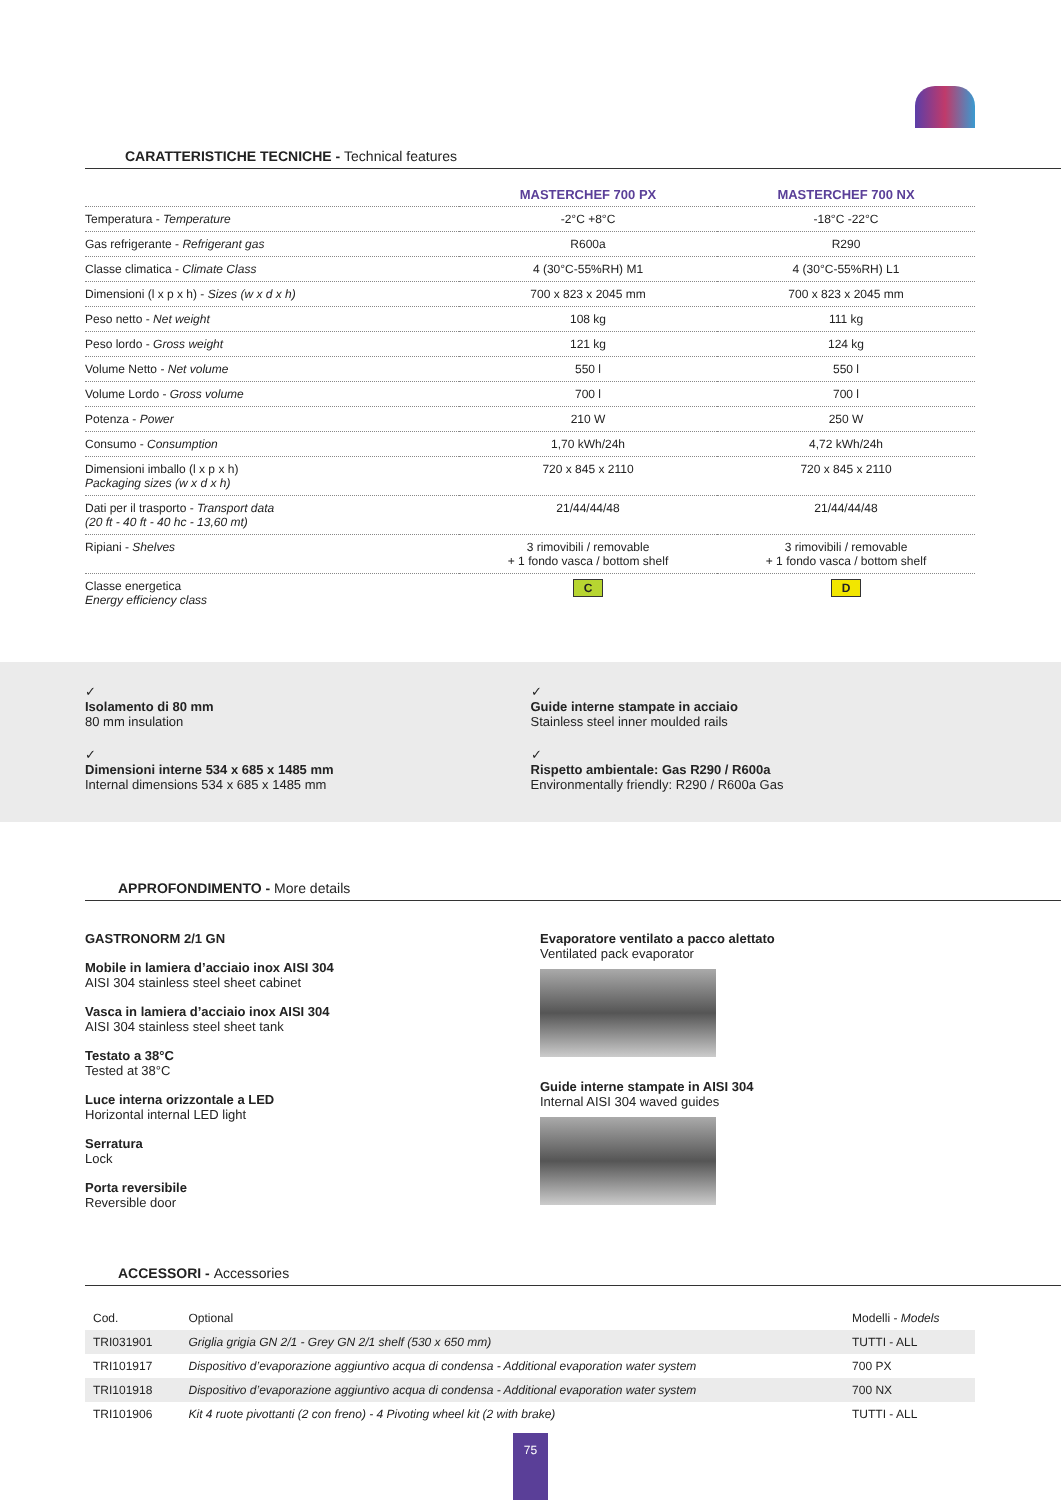CARATTERISTICHE TECNICHE - Technical features
| | MASTERCHEF 700 PX | MASTERCHEF 700 NX |
| --- | --- | --- |
| Temperatura - Temperature | -2°C +8°C | -18°C -22°C |
| Gas refrigerante - Refrigerant gas | R600a | R290 |
| Classe climatica - Climate Class | 4 (30°C-55%RH) M1 | 4 (30°C-55%RH) L1 |
| Dimensioni (l x p x h) - Sizes (w x d x h) | 700 x 823 x 2045 mm | 700 x 823 x 2045 mm |
| Peso netto - Net weight | 108 kg | 111 kg |
| Peso lordo - Gross weight | 121 kg | 124 kg |
| Volume Netto - Net volume | 550 l | 550 l |
| Volume Lordo - Gross volume | 700 l | 700 l |
| Potenza - Power | 210 W | 250 W |
| Consumo - Consumption | 1,70 kWh/24h | 4,72 kWh/24h |
| Dimensioni imballo (l x p x h) Packaging sizes (w x d x h) | 720 x 845 x 2110 | 720 x 845 x 2110 |
| Dati per il trasporto - Transport data (20 ft - 40 ft - 40 hc - 13,60 mt) | 21/44/44/48 | 21/44/44/48 |
| Ripiani - Shelves | 3 rimovibili / removable + 1 fondo vasca / bottom shelf | 3 rimovibili / removable + 1 fondo vasca / bottom shelf |
| Classe energetica Energy efficiency class | C | D |
✓
Isolamento di 80 mm
80 mm insulation
✓
Guide interne stampate in acciaio
Stainless steel inner moulded rails
✓
Dimensioni interne 534 x 685 x 1485 mm
Internal dimensions 534 x 685 x 1485 mm
✓
Rispetto ambientale: Gas R290 / R600a
Environmentally friendly: R290 / R600a Gas
APPROFONDIMENTO - More details
GASTRONORM 2/1 GN
Mobile in lamiera d’acciaio inox AISI 304
AISI 304 stainless steel sheet cabinet
Vasca in lamiera d’acciaio inox AISI 304
AISI 304 stainless steel sheet tank
Testato a 38°C
Tested at 38°C
Luce interna orizzontale a LED
Horizontal internal LED light
Serratura
Lock
Porta reversibile
Reversible door
Evaporatore ventilato a pacco alettato
Ventilated pack evaporator
Guide interne stampate in AISI 304
Internal AISI 304 waved guides
ACCESSORI - Accessories
| Cod. | Optional | Modelli - Models |
| TRI031901 | Griglia grigia GN 2/1 - Grey GN 2/1 shelf (530 x 650 mm) | TUTTI - ALL |
| TRI101917 | Dispositivo d’evaporazione aggiuntivo acqua di condensa - Additional evaporation water system | 700 PX |
| TRI101918 | Dispositivo d’evaporazione aggiuntivo acqua di condensa - Additional evaporation water system | 700 NX |
| TRI101906 | Kit 4 ruote pivottanti (2 con freno) - 4 Pivoting wheel kit (2 with brake) | TUTTI - ALL |
75